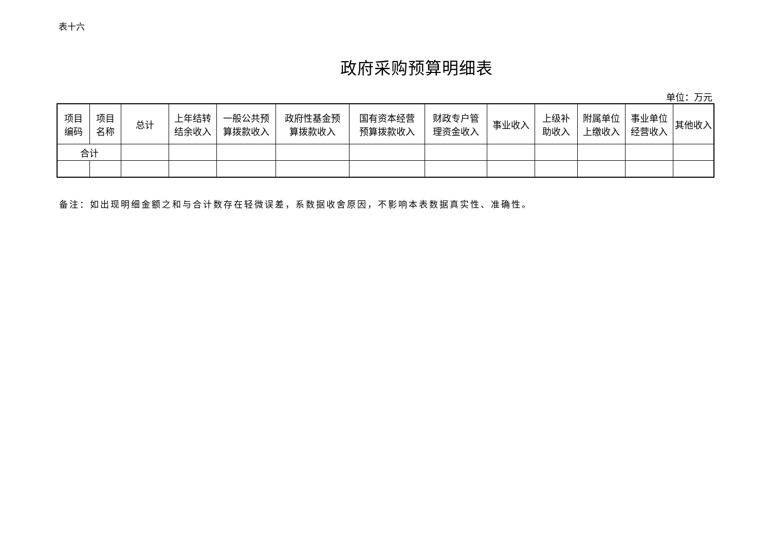表十六
政府采购预算明细表
单位：万元
| 项目 编码 | 项目 名称 | 总计 | 上年结转 结余收入 | 一般公共预 算拨款收入 | 政府性基金预 算拨款收入 | 国有资本经营 预算拨款收入 | 财政专户管 理资金收入 | 事业收入 | 上级补 助收入 | 附属单位 上缴收入 | 事业单位 经营收入 | 其他收入 |
| --- | --- | --- | --- | --- | --- | --- | --- | --- | --- | --- | --- | --- |
| 合计 | | | | | | | | | | | | |
备注：如出现明细金额之和与合计数存在轻微误差，系数据收舍原因，不影响本表数据真实性、准确性。